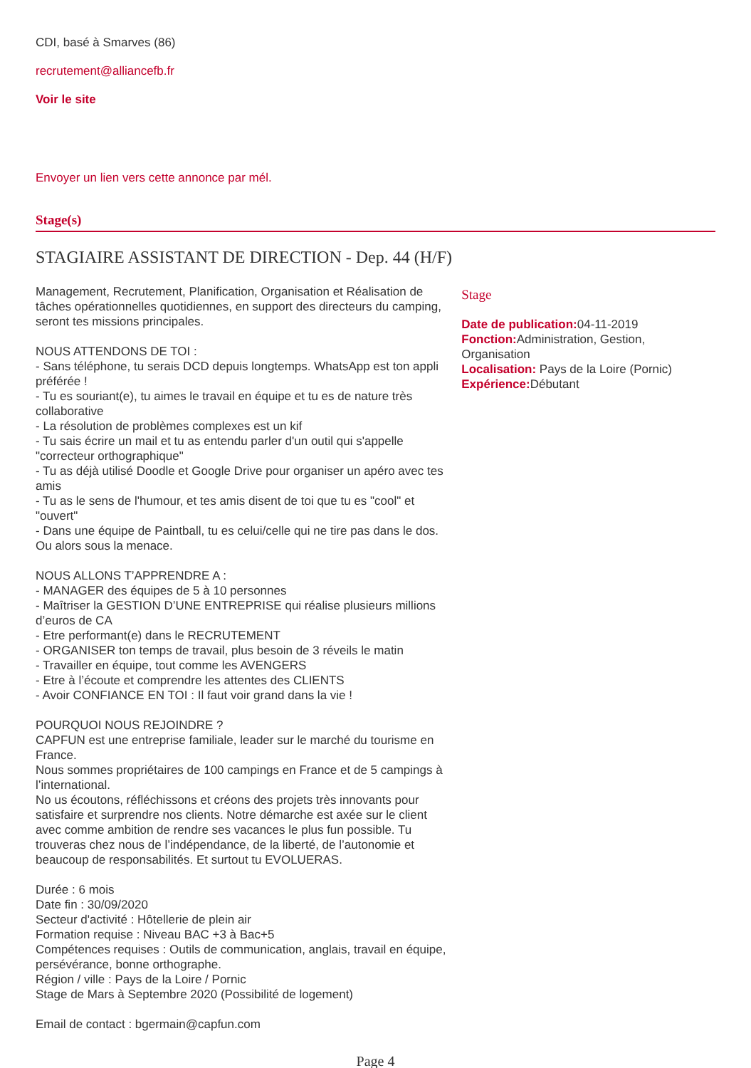CDI, basé à Smarves (86)
recrutement@alliancefb.fr
Voir le site
Envoyer un lien vers cette annonce par mél.
Stage(s)
STAGIAIRE ASSISTANT DE DIRECTION - Dep. 44 (H/F)
Management, Recrutement, Planification, Organisation et Réalisation de tâches opérationnelles quotidiennes, en support des directeurs du camping, seront tes missions principales.
NOUS ATTENDONS DE TOI :
- Sans téléphone, tu serais DCD depuis longtemps. WhatsApp est ton appli préférée !
- Tu es souriant(e), tu aimes le travail en équipe et tu es de nature très collaborative
- La résolution de problèmes complexes est un kif
- Tu sais écrire un mail et tu as entendu parler d'un outil qui s'appelle "correcteur orthographique"
- Tu as déjà utilisé Doodle et Google Drive pour organiser un apéro avec tes amis
- Tu as le sens de l'humour, et tes amis disent de toi que tu es "cool" et "ouvert"
- Dans une équipe de Paintball, tu es celui/celle qui ne tire pas dans le dos. Ou alors sous la menace.
NOUS ALLONS T’APPRENDRE A :
- MANAGER des équipes de 5 à 10 personnes
- Maîtriser la GESTION D’UNE ENTREPRISE qui réalise plusieurs millions d’euros de CA
- Etre performant(e) dans le RECRUTEMENT
- ORGANISER ton temps de travail, plus besoin de 3 réveils le matin
- Travailler en équipe, tout comme les AVENGERS
- Etre à l’écoute et comprendre les attentes des CLIENTS
- Avoir CONFIANCE EN TOI : Il faut voir grand dans la vie !
POURQUOI NOUS REJOINDRE ?
CAPFUN est une entreprise familiale, leader sur le marché du tourisme en France.
Nous sommes propriétaires de 100 campings en France et de 5 campings à l’international.
No us écoutons, réfléchissons et créons des projets très innovants pour satisfaire et surprendre nos clients. Notre démarche est axée sur le client avec comme ambition de rendre ses vacances le plus fun possible. Tu trouveras chez nous de l’indépendance, de la liberté, de l’autonomie et beaucoup de responsabilités. Et surtout tu EVOLUERAS.
Durée : 6 mois
Date fin : 30/09/2020
Secteur d'activité : Hôtellerie de plein air
Formation requise : Niveau BAC +3 à Bac+5
Compétences requises : Outils de communication, anglais, travail en équipe, persévérance, bonne orthographe.
Région / ville : Pays de la Loire / Pornic
Stage de Mars à Septembre 2020 (Possibilité de logement)
Email de contact : bgermain@capfun.com
Stage
Date de publication: 04-11-2019
Fonction: Administration, Gestion, Organisation
Localisation: Pays de la Loire (Pornic)
Expérience: Débutant
Page 4